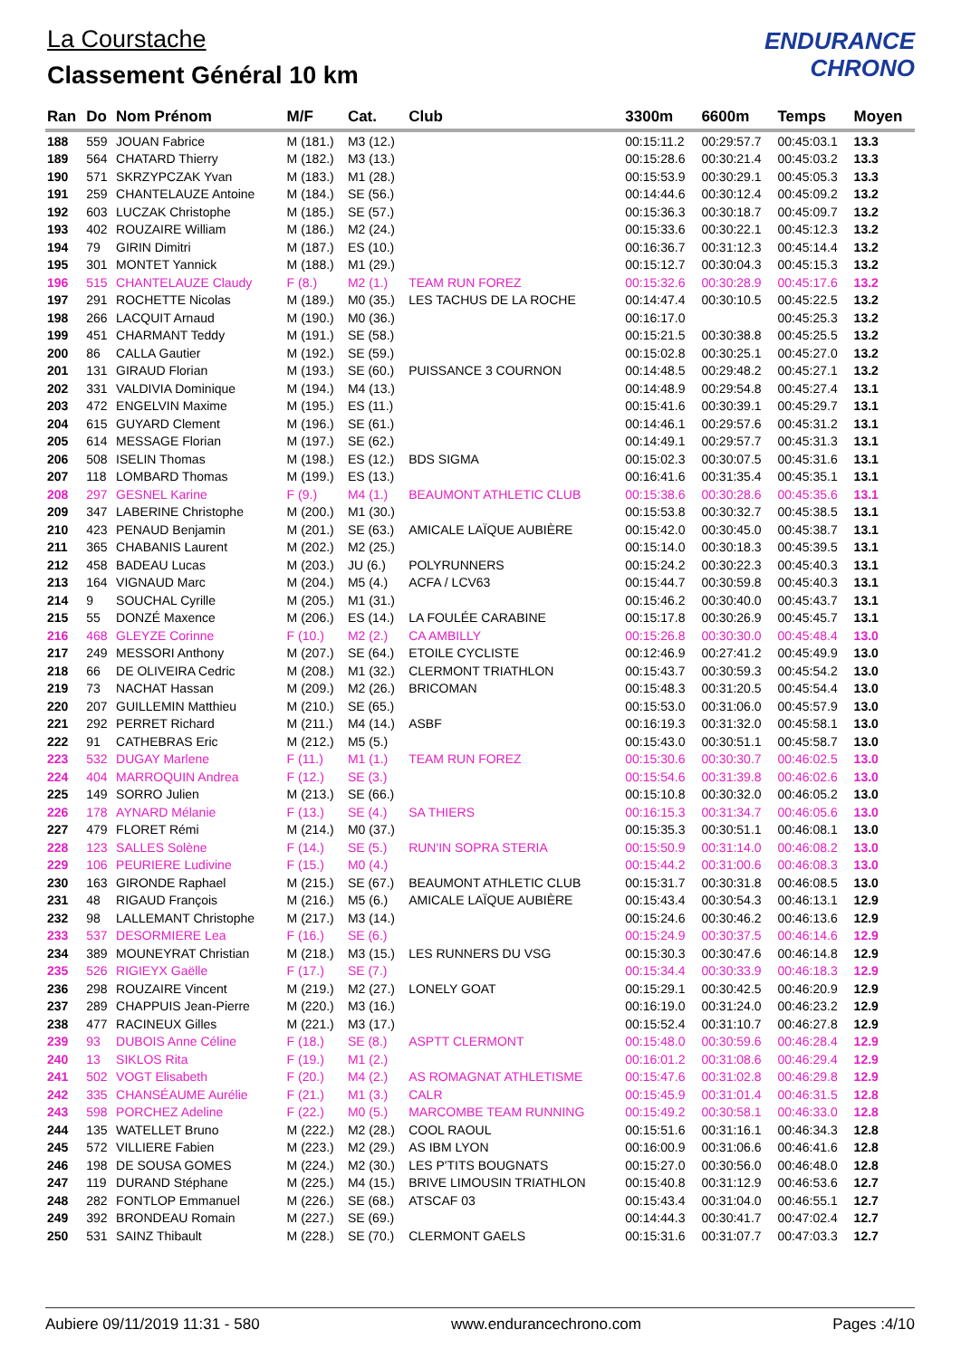La Courstache
Classement Général 10 km
ENDURANCE
CHRONO
| Ran | Do | Nom Prénom | M/F | Cat. | Club | 3300m | 6600m | Temps | Moyen |
| --- | --- | --- | --- | --- | --- | --- | --- | --- | --- |
| 188 | 559 | JOUAN Fabrice | M (181.) | M3 (12.) | | 00:15:11.2 | 00:29:57.7 | 00:45:03.1 | 13.3 |
| 189 | 564 | CHATARD Thierry | M (182.) | M3 (13.) | | 00:15:28.6 | 00:30:21.4 | 00:45:03.2 | 13.3 |
| 190 | 571 | SKRZYPCZAK Yvan | M (183.) | M1 (28.) | | 00:15:53.9 | 00:30:29.1 | 00:45:05.3 | 13.3 |
| 191 | 259 | CHANTELAUZE Antoine | M (184.) | SE (56.) | | 00:14:44.6 | 00:30:12.4 | 00:45:09.2 | 13.2 |
| 192 | 603 | LUCZAK Christophe | M (185.) | SE (57.) | | 00:15:36.3 | 00:30:18.7 | 00:45:09.7 | 13.2 |
| 193 | 402 | ROUZAIRE William | M (186.) | M2 (24.) | | 00:15:33.6 | 00:30:22.1 | 00:45:12.3 | 13.2 |
| 194 | 79 | GIRIN Dimitri | M (187.) | ES (10.) | | 00:16:36.7 | 00:31:12.3 | 00:45:14.4 | 13.2 |
| 195 | 301 | MONTET Yannick | M (188.) | M1 (29.) | | 00:15:12.7 | 00:30:04.3 | 00:45:15.3 | 13.2 |
| 196 | 515 | CHANTELAUZE Claudy | F (8.) | M2 (1.) | TEAM RUN FOREZ | 00:15:32.6 | 00:30:28.9 | 00:45:17.6 | 13.2 |
| 197 | 291 | ROCHETTE Nicolas | M (189.) | M0 (35.) | LES TACHUS DE LA ROCHE | 00:14:47.4 | 00:30:10.5 | 00:45:22.5 | 13.2 |
| 198 | 266 | LACQUIT Arnaud | M (190.) | M0 (36.) | | 00:16:17.0 | | 00:45:25.3 | 13.2 |
| 199 | 451 | CHARMANT Teddy | M (191.) | SE (58.) | | 00:15:21.5 | 00:30:38.8 | 00:45:25.5 | 13.2 |
| 200 | 86 | CALLA Gautier | M (192.) | SE (59.) | | 00:15:02.8 | 00:30:25.1 | 00:45:27.0 | 13.2 |
| 201 | 131 | GIRAUD Florian | M (193.) | SE (60.) | PUISSANCE 3 COURNON | 00:14:48.5 | 00:29:48.2 | 00:45:27.1 | 13.2 |
| 202 | 331 | VALDIVIA Dominique | M (194.) | M4 (13.) | | 00:14:48.9 | 00:29:54.8 | 00:45:27.4 | 13.1 |
| 203 | 472 | ENGELVIN Maxime | M (195.) | ES (11.) | | 00:15:41.6 | 00:30:39.1 | 00:45:29.7 | 13.1 |
| 204 | 615 | GUYARD Clement | M (196.) | SE (61.) | | 00:14:46.1 | 00:29:57.6 | 00:45:31.2 | 13.1 |
| 205 | 614 | MESSAGE Florian | M (197.) | SE (62.) | | 00:14:49.1 | 00:29:57.7 | 00:45:31.3 | 13.1 |
| 206 | 508 | ISELIN Thomas | M (198.) | ES (12.) | BDS SIGMA | 00:15:02.3 | 00:30:07.5 | 00:45:31.6 | 13.1 |
| 207 | 118 | LOMBARD Thomas | M (199.) | ES (13.) | | 00:16:41.6 | 00:31:35.4 | 00:45:35.1 | 13.1 |
| 208 | 297 | GESNEL Karine | F (9.) | M4 (1.) | BEAUMONT ATHLETIC CLUB | 00:15:38.6 | 00:30:28.6 | 00:45:35.6 | 13.1 |
| 209 | 347 | LABERINE Christophe | M (200.) | M1 (30.) | | 00:15:53.8 | 00:30:32.7 | 00:45:38.5 | 13.1 |
| 210 | 423 | PENAUD Benjamin | M (201.) | SE (63.) | AMICALE LAÏQUE AUBIÈRE | 00:15:42.0 | 00:30:45.0 | 00:45:38.7 | 13.1 |
| 211 | 365 | CHABANIS Laurent | M (202.) | M2 (25.) | | 00:15:14.0 | 00:30:18.3 | 00:45:39.5 | 13.1 |
| 212 | 458 | BADEAU Lucas | M (203.) | JU (6.) | POLYRUNNERS | 00:15:24.2 | 00:30:22.3 | 00:45:40.3 | 13.1 |
| 213 | 164 | VIGNAUD Marc | M (204.) | M5 (4.) | ACFA / LCV63 | 00:15:44.7 | 00:30:59.8 | 00:45:40.3 | 13.1 |
| 214 | 9 | SOUCHAL Cyrille | M (205.) | M1 (31.) | | 00:15:46.2 | 00:30:40.0 | 00:45:43.7 | 13.1 |
| 215 | 55 | DONZÉ Maxence | M (206.) | ES (14.) | LA FOULÉE CARABINE | 00:15:17.8 | 00:30:26.9 | 00:45:45.7 | 13.1 |
| 216 | 468 | GLEYZE Corinne | F (10.) | M2 (2.) | CA AMBILLY | 00:15:26.8 | 00:30:30.0 | 00:45:48.4 | 13.0 |
| 217 | 249 | MESSORI Anthony | M (207.) | SE (64.) | ETOILE CYCLISTE | 00:12:46.9 | 00:27:41.2 | 00:45:49.9 | 13.0 |
| 218 | 66 | DE OLIVEIRA Cedric | M (208.) | M1 (32.) | CLERMONT TRIATHLON | 00:15:43.7 | 00:30:59.3 | 00:45:54.2 | 13.0 |
| 219 | 73 | NACHAT Hassan | M (209.) | M2 (26.) | BRICOMAN | 00:15:48.3 | 00:31:20.5 | 00:45:54.4 | 13.0 |
| 220 | 207 | GUILLEMIN Matthieu | M (210.) | SE (65.) | | 00:15:53.0 | 00:31:06.0 | 00:45:57.9 | 13.0 |
| 221 | 292 | PERRET Richard | M (211.) | M4 (14.) | ASBF | 00:16:19.3 | 00:31:32.0 | 00:45:58.1 | 13.0 |
| 222 | 91 | CATHEBRAS Eric | M (212.) | M5 (5.) | | 00:15:43.0 | 00:30:51.1 | 00:45:58.7 | 13.0 |
| 223 | 532 | DUGAY Marlene | F (11.) | M1 (1.) | TEAM RUN FOREZ | 00:15:30.6 | 00:30:30.7 | 00:46:02.5 | 13.0 |
| 224 | 404 | MARROQUIN Andrea | F (12.) | SE (3.) | | 00:15:54.6 | 00:31:39.8 | 00:46:02.6 | 13.0 |
| 225 | 149 | SORRO Julien | M (213.) | SE (66.) | | 00:15:10.8 | 00:30:32.0 | 00:46:05.2 | 13.0 |
| 226 | 178 | AYNARD Mélanie | F (13.) | SE (4.) | SA THIERS | 00:16:15.3 | 00:31:34.7 | 00:46:05.6 | 13.0 |
| 227 | 479 | FLORET Rémi | M (214.) | M0 (37.) | | 00:15:35.3 | 00:30:51.1 | 00:46:08.1 | 13.0 |
| 228 | 123 | SALLES Solène | F (14.) | SE (5.) | RUN'IN SOPRA STERIA | 00:15:50.9 | 00:31:14.0 | 00:46:08.2 | 13.0 |
| 229 | 106 | PEURIERE Ludivine | F (15.) | M0 (4.) | | 00:15:44.2 | 00:31:00.6 | 00:46:08.3 | 13.0 |
| 230 | 163 | GIRONDE Raphael | M (215.) | SE (67.) | BEAUMONT ATHLETIC CLUB | 00:15:31.7 | 00:30:31.8 | 00:46:08.5 | 13.0 |
| 231 | 48 | RIGAUD François | M (216.) | M5 (6.) | AMICALE LAÏQUE AUBIÈRE | 00:15:43.4 | 00:30:54.3 | 00:46:13.1 | 12.9 |
| 232 | 98 | LALLEMANT Christophe | M (217.) | M3 (14.) | | 00:15:24.6 | 00:30:46.2 | 00:46:13.6 | 12.9 |
| 233 | 537 | DESORMIERE Lea | F (16.) | SE (6.) | | 00:15:24.9 | 00:30:37.5 | 00:46:14.6 | 12.9 |
| 234 | 389 | MOUNEYRAT Christian | M (218.) | M3 (15.) | LES RUNNERS DU VSG | 00:15:30.3 | 00:30:47.6 | 00:46:14.8 | 12.9 |
| 235 | 526 | RIGIEYX Gaëlle | F (17.) | SE (7.) | | 00:15:34.4 | 00:30:33.9 | 00:46:18.3 | 12.9 |
| 236 | 298 | ROUZAIRE Vincent | M (219.) | M2 (27.) | LONELY GOAT | 00:15:29.1 | 00:30:42.5 | 00:46:20.9 | 12.9 |
| 237 | 289 | CHAPPUIS Jean-Pierre | M (220.) | M3 (16.) | | 00:16:19.0 | 00:31:24.0 | 00:46:23.2 | 12.9 |
| 238 | 477 | RACINEUX Gilles | M (221.) | M3 (17.) | | 00:15:52.4 | 00:31:10.7 | 00:46:27.8 | 12.9 |
| 239 | 93 | DUBOIS Anne Céline | F (18.) | SE (8.) | ASPTT CLERMONT | 00:15:48.0 | 00:30:59.6 | 00:46:28.4 | 12.9 |
| 240 | 13 | SIKLOS Rita | F (19.) | M1 (2.) | | 00:16:01.2 | 00:31:08.6 | 00:46:29.4 | 12.9 |
| 241 | 502 | VOGT Elisabeth | F (20.) | M4 (2.) | AS ROMAGNAT ATHLETISME | 00:15:47.6 | 00:31:02.8 | 00:46:29.8 | 12.9 |
| 242 | 335 | CHANSÉAUME Aurélie | F (21.) | M1 (3.) | CALR | 00:15:45.9 | 00:31:01.4 | 00:46:31.5 | 12.8 |
| 243 | 598 | PORCHEZ Adeline | F (22.) | M0 (5.) | MARCOMBE TEAM RUNNING | 00:15:49.2 | 00:30:58.1 | 00:46:33.0 | 12.8 |
| 244 | 135 | WATELLET Bruno | M (222.) | M2 (28.) | COOL RAOUL | 00:15:51.6 | 00:31:16.1 | 00:46:34.3 | 12.8 |
| 245 | 572 | VILLIERE Fabien | M (223.) | M2 (29.) | AS IBM LYON | 00:16:00.9 | 00:31:06.6 | 00:46:41.6 | 12.8 |
| 246 | 198 | DE SOUSA GOMES | M (224.) | M2 (30.) | LES P'TITS BOUGNATS | 00:15:27.0 | 00:30:56.0 | 00:46:48.0 | 12.8 |
| 247 | 119 | DURAND Stéphane | M (225.) | M4 (15.) | BRIVE LIMOUSIN TRIATHLON | 00:15:40.8 | 00:31:12.9 | 00:46:53.6 | 12.7 |
| 248 | 282 | FONTLOP Emmanuel | M (226.) | SE (68.) | ATSCAF 03 | 00:15:43.4 | 00:31:04.0 | 00:46:55.1 | 12.7 |
| 249 | 392 | BRONDEAU Romain | M (227.) | SE (69.) | | 00:14:44.3 | 00:30:41.7 | 00:47:02.4 | 12.7 |
| 250 | 531 | SAINZ Thibault | M (228.) | SE (70.) | CLERMONT GAELS | 00:15:31.6 | 00:31:07.7 | 00:47:03.3 | 12.7 |
Aubiere 09/11/2019 11:31 - 580 www.endurancechrono.com Pages :4/10